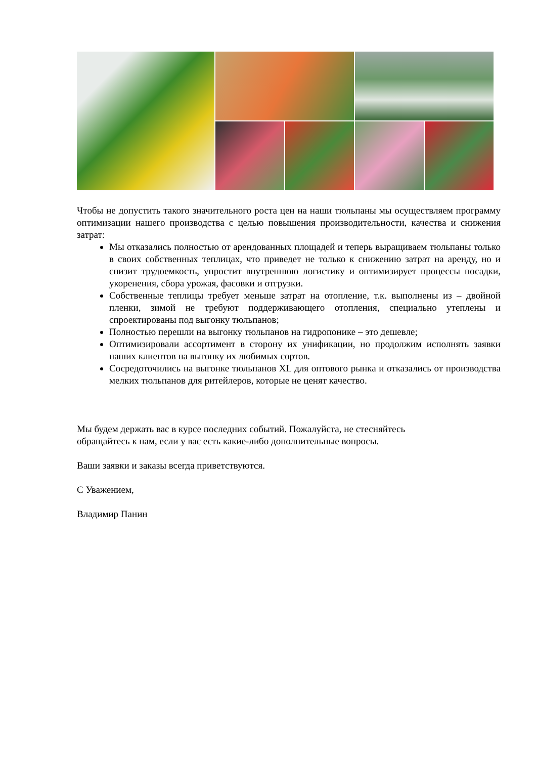Чтобы не допустить такого значительного роста цен на наши тюльпаны мы осуществляем программу оптимизации нашего производства с целью повышения производительности, качества и снижения затрат:
Мы отказались полностью от арендованных площадей и теперь выращиваем тюльпаны только в своих собственных теплицах, что приведет не только к снижению затрат на аренду, но и снизит трудоемкость, упростит внутреннюю логистику и оптимизирует процессы посадки, укоренения, сбора урожая, фасовки и отгрузки.
Собственные теплицы требует меньше затрат на отопление, т.к. выполнены из – двойной пленки, зимой не требуют поддерживающего отопления, специально утеплены и спроектированы под выгонку тюльпанов;
Полностью перешли на выгонку тюльпанов на гидропонике – это дешевле;
Оптимизировали ассортимент в сторону их унификации, но продолжим исполнять заявки наших клиентов на выгонку их любимых сортов.
Сосредоточились на выгонке тюльпанов XL для оптового рынка и отказались от производства мелких тюльпанов для ритейлеров, которые не ценят качество.
Мы будем держать вас в курсе последних событий. Пожалуйста, не стесняйтесь
обращайтесь к нам, если у вас есть какие-либо дополнительные вопросы.
Ваши заявки и заказы всегда приветствуются.
С Уважением,
Владимир Панин